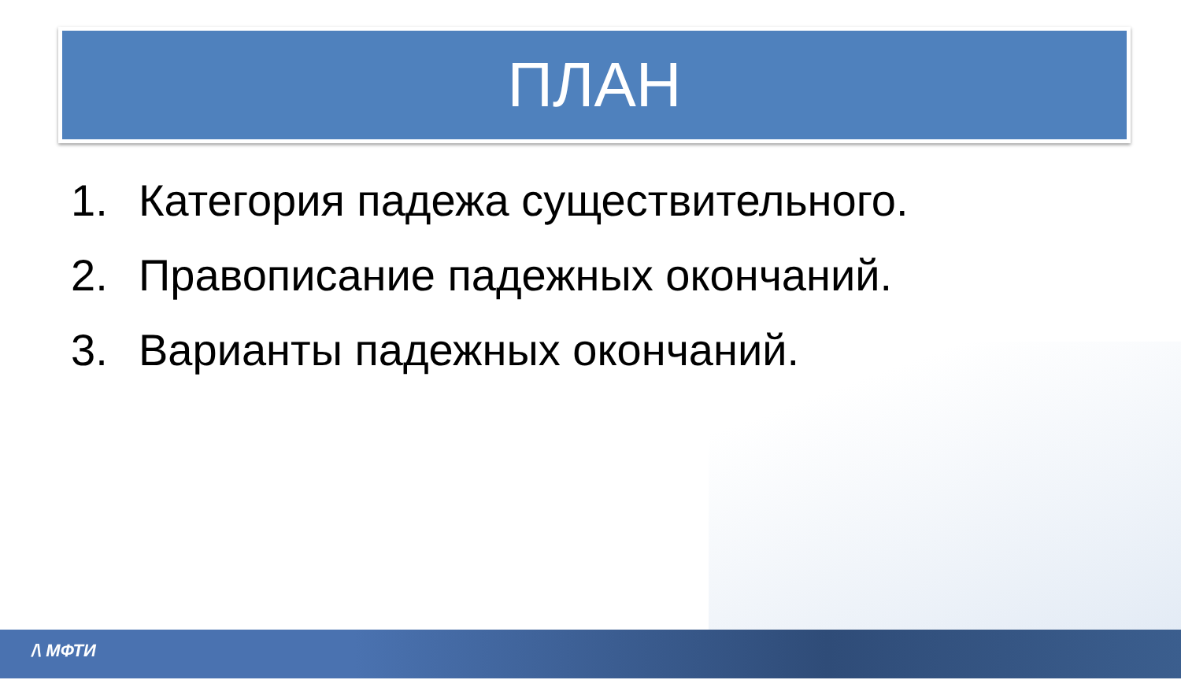ПЛАН
1. Категория падежа существительного.
2. Правописание падежных окончаний.
3. Варианты падежных окончаний.
/\ МФТИ